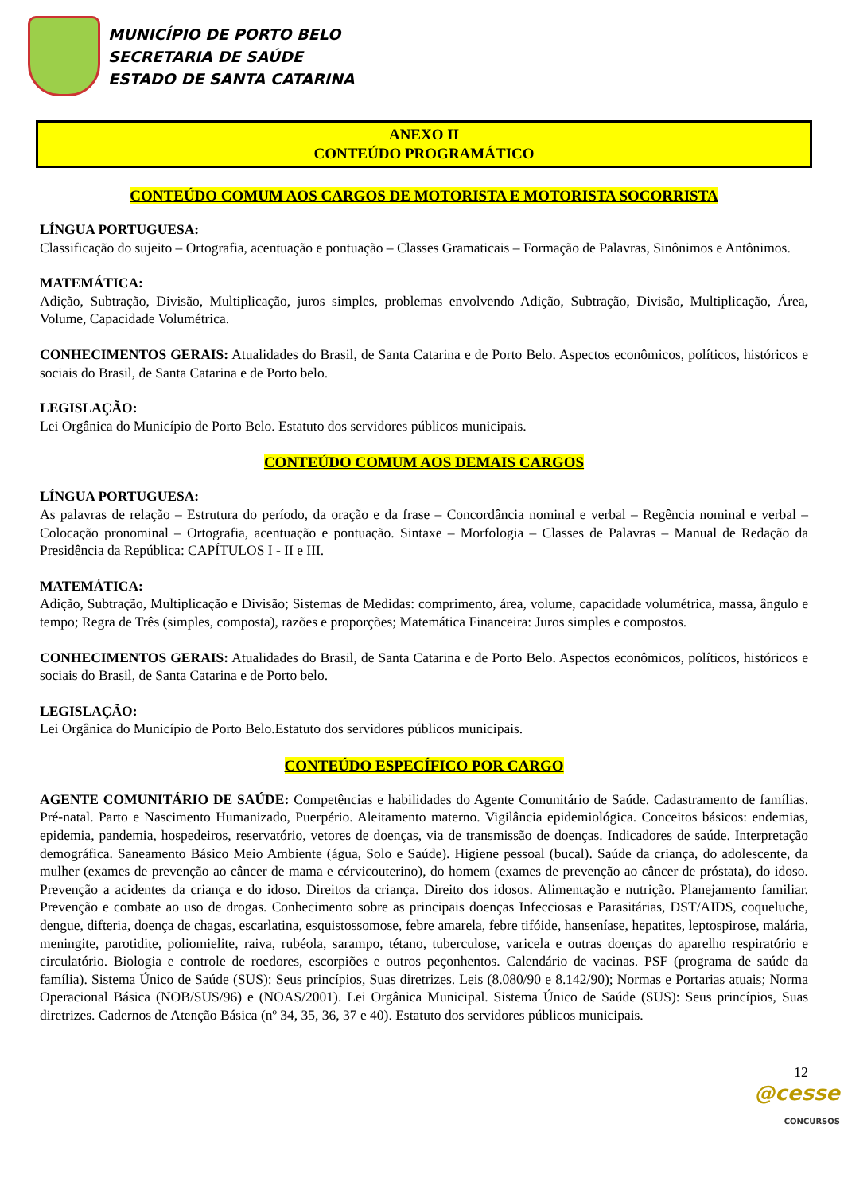MUNICÍPIO DE PORTO BELO
SECRETARIA DE SAÚDE
ESTADO DE SANTA CATARINA
ANEXO II
CONTEÚDO PROGRAMÁTICO
CONTEÚDO COMUM AOS CARGOS DE MOTORISTA E MOTORISTA SOCORRISTA
LÍNGUA PORTUGUESA:
Classificação do sujeito – Ortografia, acentuação e pontuação – Classes Gramaticais – Formação de Palavras, Sinônimos e Antônimos.
MATEMÁTICA:
Adição, Subtração, Divisão, Multiplicação, juros simples, problemas envolvendo Adição, Subtração, Divisão, Multiplicação, Área, Volume, Capacidade Volumétrica.
CONHECIMENTOS GERAIS: Atualidades do Brasil, de Santa Catarina e de Porto Belo. Aspectos econômicos, políticos, históricos e sociais do Brasil, de Santa Catarina e de Porto belo.
LEGISLAÇÃO:
Lei Orgânica do Município de Porto Belo. Estatuto dos servidores públicos municipais.
CONTEÚDO COMUM AOS DEMAIS CARGOS
LÍNGUA PORTUGUESA:
As palavras de relação – Estrutura do período, da oração e da frase – Concordância nominal e verbal – Regência nominal e verbal – Colocação pronominal – Ortografia, acentuação e pontuação. Sintaxe – Morfologia – Classes de Palavras – Manual de Redação da Presidência da República: CAPÍTULOS I - II e III.
MATEMÁTICA:
Adição, Subtração, Multiplicação e Divisão; Sistemas de Medidas: comprimento, área, volume, capacidade volumétrica, massa, ângulo e tempo; Regra de Três (simples, composta), razões e proporções; Matemática Financeira: Juros simples e compostos.
CONHECIMENTOS GERAIS: Atualidades do Brasil, de Santa Catarina e de Porto Belo. Aspectos econômicos, políticos, históricos e sociais do Brasil, de Santa Catarina e de Porto belo.
LEGISLAÇÃO:
Lei Orgânica do Município de Porto Belo.Estatuto dos servidores públicos municipais.
CONTEÚDO ESPECÍFICO POR CARGO
AGENTE COMUNITÁRIO DE SAÚDE: Competências e habilidades do Agente Comunitário de Saúde. Cadastramento de famílias. Pré-natal. Parto e Nascimento Humanizado, Puerpério. Aleitamento materno. Vigilância epidemiológica. Conceitos básicos: endemias, epidemia, pandemia, hospedeiros, reservatório, vetores de doenças, via de transmissão de doenças. Indicadores de saúde. Interpretação demográfica. Saneamento Básico Meio Ambiente (água, Solo e Saúde). Higiene pessoal (bucal). Saúde da criança, do adolescente, da mulher (exames de prevenção ao câncer de mama e cérvicouterino), do homem (exames de prevenção ao câncer de próstata), do idoso. Prevenção a acidentes da criança e do idoso. Direitos da criança. Direito dos idosos. Alimentação e nutrição. Planejamento familiar. Prevenção e combate ao uso de drogas. Conhecimento sobre as principais doenças Infecciosas e Parasitárias, DST/AIDS, coqueluche, dengue, difteria, doença de chagas, escarlatina, esquistossomose, febre amarela, febre tifóide, hanseníase, hepatites, leptospirose, malária, meningite, parotidite, poliomielite, raiva, rubéola, sarampo, tétano, tuberculose, varicela e outras doenças do aparelho respiratório e circulatório. Biologia e controle de roedores, escorpiões e outros peçonhentos. Calendário de vacinas. PSF (programa de saúde da família). Sistema Único de Saúde (SUS): Seus princípios, Suas diretrizes. Leis (8.080/90 e 8.142/90); Normas e Portarias atuais; Norma Operacional Básica (NOB/SUS/96) e (NOAS/2001). Lei Orgânica Municipal. Sistema Único de Saúde (SUS): Seus princípios, Suas diretrizes. Cadernos de Atenção Básica (nº 34, 35, 36, 37 e 40). Estatuto dos servidores públicos municipais.
12
@cesse
CONCURSOS